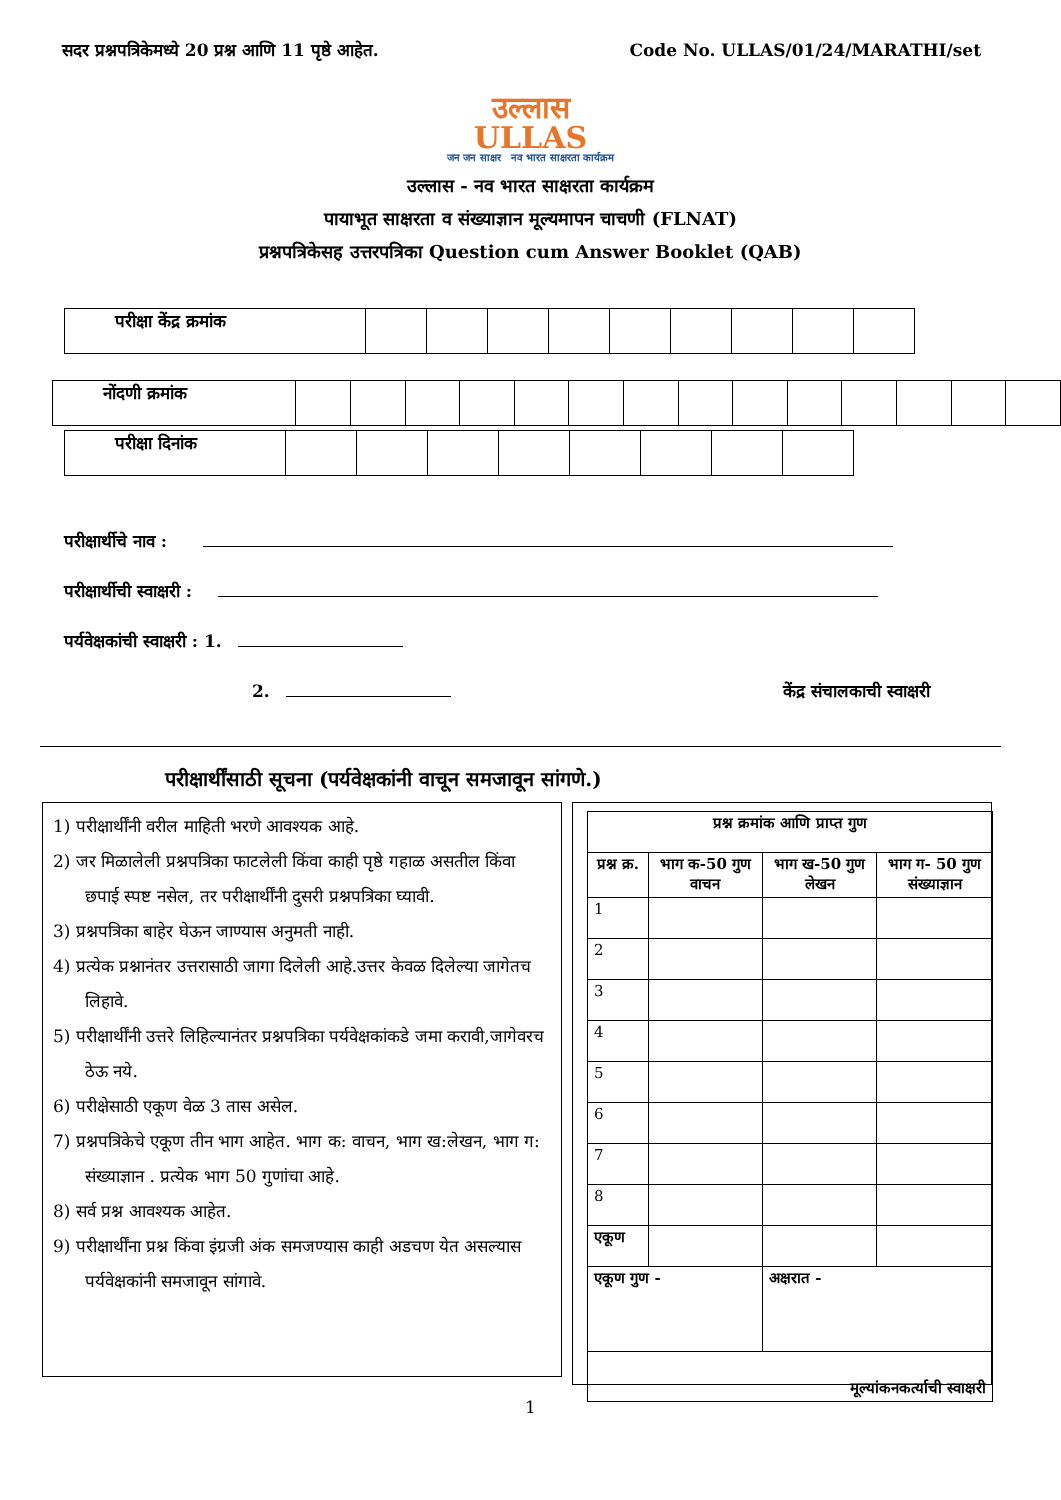सदर प्रश्नपत्रिकेमध्ये 20 प्रश्न आणि 11 पृष्ठे आहेत. Code No. ULLAS/01/24/MARATHI/set
उल्लास
ULLAS
जन जन साक्षर नव भारत साक्षरता कार्यक्रम
उल्लास - नव भारत साक्षरता कार्यक्रम
पायाभूत साक्षरता व संख्याज्ञान मूल्यमापन चाचणी (FLNAT)
प्रश्नपत्रिकेसह उत्तरपत्रिका Question cum Answer Booklet (QAB)
| परीक्षा केंद्र क्रमांक | | | | | | | | | |
| नोंदणी क्रमांक | | | | | | | | | | | | | | |
| परीक्षा दिनांक | | | | | | | | |
परीक्षार्थीचे नाव :
परीक्षार्थीची स्वाक्षरी :
पर्यवेक्षकांची स्वाक्षरी : 1.
2. केंद्र संचालकाची स्वाक्षरी
परीक्षार्थींसाठी सूचना (पर्यवेक्षकांनी वाचून समजावून सांगणे.)
1) परीक्षार्थींनी वरील माहिती भरणे आवश्यक आहे.
2) जर मिळालेली प्रश्नपत्रिका फाटलेली किंवा काही पृष्ठे गहाळ असतील किंवा छपाई स्पष्ट नसेल, तर परीक्षार्थींनी दुसरी प्रश्नपत्रिका घ्यावी.
3) प्रश्नपत्रिका बाहेर घेऊन जाण्यास अनुमती नाही.
4) प्रत्येक प्रश्नानंतर उत्तरासाठी जागा दिलेली आहे.उत्तर केवळ दिलेल्या जागेतच लिहावे.
5) परीक्षार्थींनी उत्तरे लिहिल्यानंतर प्रश्नपत्रिका पर्यवेक्षकांकडे जमा करावी,जागेवरच ठेऊ नये.
6) परीक्षेसाठी एकूण वेळ 3 तास असेल.
7) प्रश्नपत्रिकेचे एकूण तीन भाग आहेत. भाग क: वाचन, भाग ख:लेखन, भाग ग: संख्याज्ञान . प्रत्येक भाग 50 गुणांचा आहे.
8) सर्व प्रश्न आवश्यक आहेत.
9) परीक्षार्थींना प्रश्न किंवा इंग्रजी अंक समजण्यास काही अडचण येत असल्यास पर्यवेक्षकांनी समजावून सांगावे.
| प्रश्न क्रमांक आणि प्राप्त गुण | | | |
| --- | --- | --- | --- |
| प्रश्न क्र. | भाग क-50 गुण वाचन | भाग ख-50 गुण लेखन | भाग ग- 50 गुण संख्याज्ञान |
| 1 | | | |
| 2 | | | |
| 3 | | | |
| 4 | | | |
| 5 | | | |
| 6 | | | |
| 7 | | | |
| 8 | | | |
| एकूण | | | |
| एकूण गुण - | | अक्षरात - | |
| मूल्यांकनकर्त्याची स्वाक्षरी | | | |
1